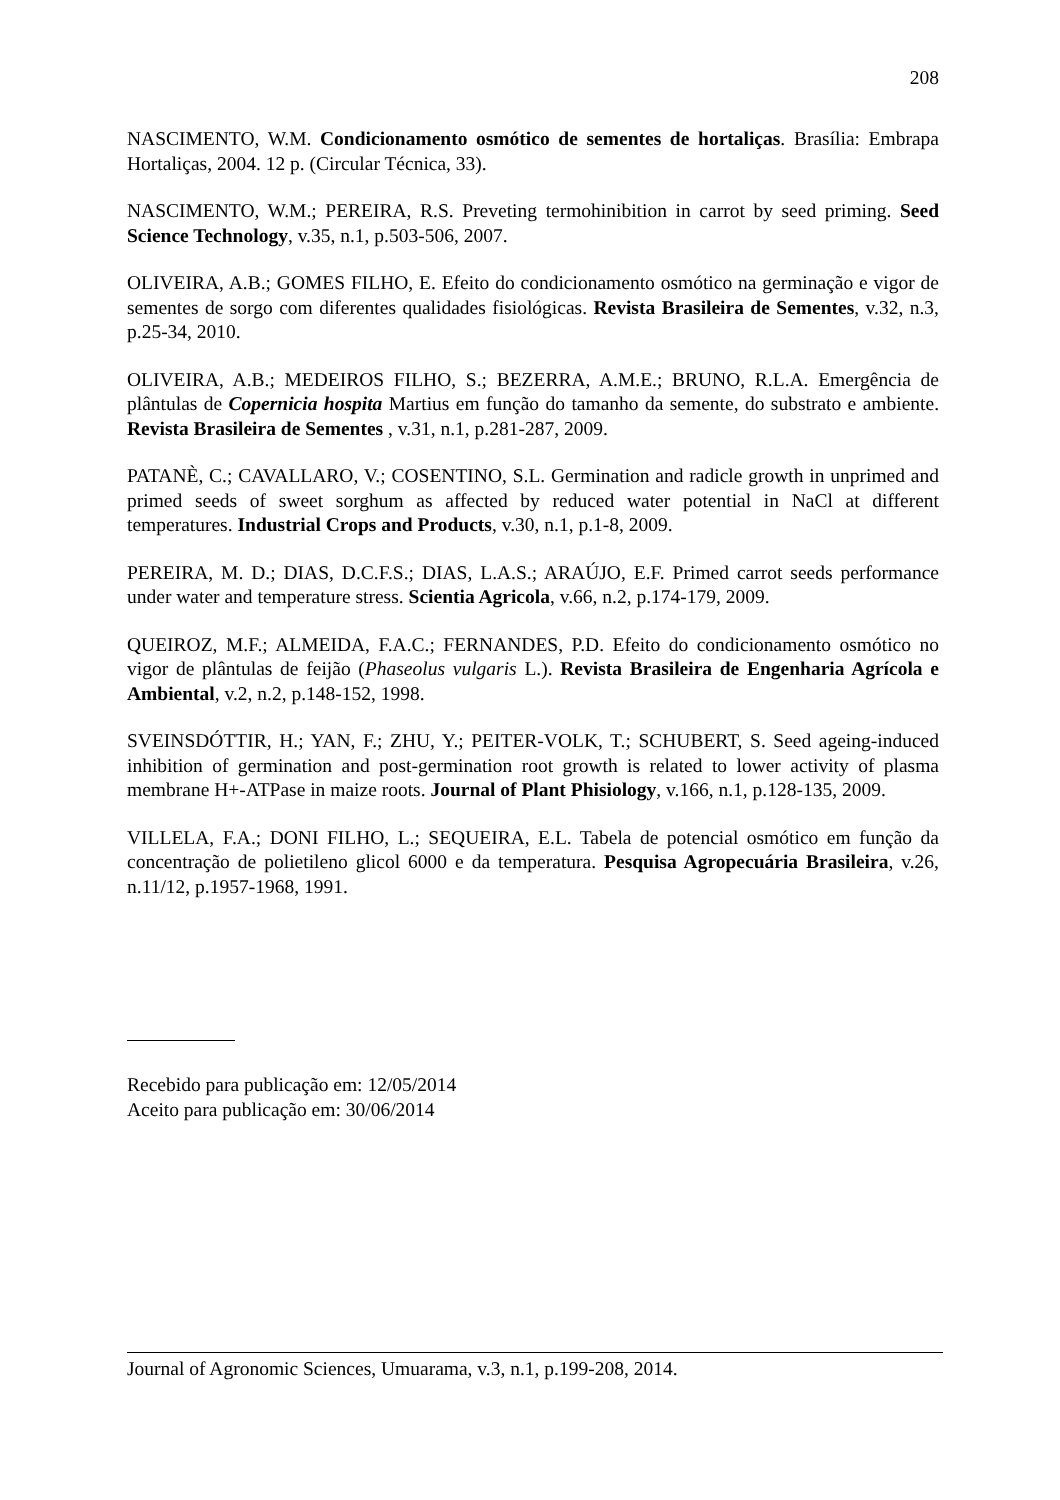208
NASCIMENTO, W.M. Condicionamento osmótico de sementes de hortaliças. Brasília: Embrapa Hortaliças, 2004. 12 p. (Circular Técnica, 33).
NASCIMENTO, W.M.; PEREIRA, R.S. Preveting termohinibition in carrot by seed priming. Seed Science Technology, v.35, n.1, p.503-506, 2007.
OLIVEIRA, A.B.; GOMES FILHO, E. Efeito do condicionamento osmótico na germinação e vigor de sementes de sorgo com diferentes qualidades fisiológicas. Revista Brasileira de Sementes, v.32, n.3, p.25-34, 2010.
OLIVEIRA, A.B.; MEDEIROS FILHO, S.; BEZERRA, A.M.E.; BRUNO, R.L.A. Emergência de plântulas de Copernicia hospita Martius em função do tamanho da semente, do substrato e ambiente. Revista Brasileira de Sementes , v.31, n.1, p.281-287, 2009.
PATANÈ, C.; CAVALLARO, V.; COSENTINO, S.L. Germination and radicle growth in unprimed and primed seeds of sweet sorghum as affected by reduced water potential in NaCl at different temperatures. Industrial Crops and Products, v.30, n.1, p.1-8, 2009.
PEREIRA, M. D.; DIAS, D.C.F.S.; DIAS, L.A.S.; ARAÚJO, E.F. Primed carrot seeds performance under water and temperature stress. Scientia Agricola, v.66, n.2, p.174-179, 2009.
QUEIROZ, M.F.; ALMEIDA, F.A.C.; FERNANDES, P.D. Efeito do condicionamento osmótico no vigor de plântulas de feijão (Phaseolus vulgaris L.). Revista Brasileira de Engenharia Agrícola e Ambiental, v.2, n.2, p.148-152, 1998.
SVEINSDÓTTIR, H.; YAN, F.; ZHU, Y.; PEITER-VOLK, T.; SCHUBERT, S. Seed ageing-induced inhibition of germination and post-germination root growth is related to lower activity of plasma membrane H+-ATPase in maize roots. Journal of Plant Phisiology, v.166, n.1, p.128-135, 2009.
VILLELA, F.A.; DONI FILHO, L.; SEQUEIRA, E.L. Tabela de potencial osmótico em função da concentração de polietileno glicol 6000 e da temperatura. Pesquisa Agropecuária Brasileira, v.26, n.11/12, p.1957-1968, 1991.
Recebido para publicação em: 12/05/2014
Aceito para publicação em: 30/06/2014
Journal of Agronomic Sciences, Umuarama, v.3, n.1, p.199-208, 2014.